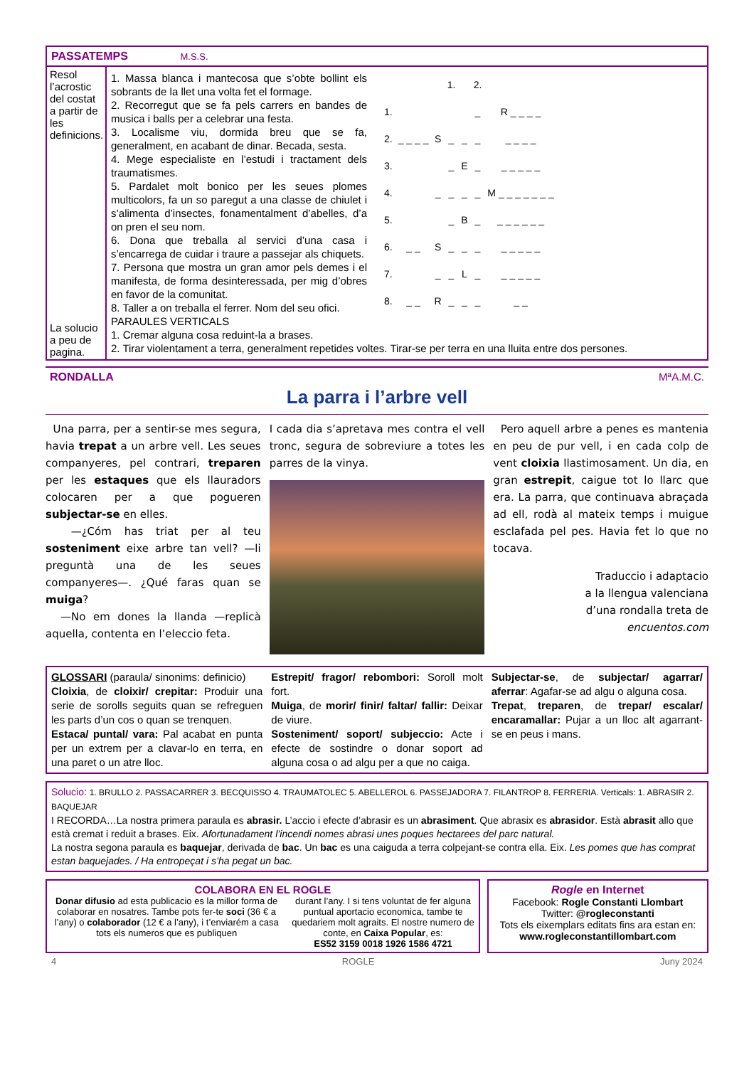PASSATEMPS M.S.S.
Resol l’acrostic del costat a partir de les definicions.
La solucio a peu de pagina.
1. Massa blanca i mantecosa que s’obte bollint els sobrants de la llet una volta fet el formage.
2. Recorregut que se fa pels carrers en bandes de musica i balls per a celebrar una festa.
3. Localisme viu, dormida breu que se fa, generalment, en acabant de dinar. Becada, sesta.
4. Mege especialiste en l’estudi i tractament dels traumatismes.
5. Pardalet molt bonico per les seues plomes multicolors, fa un so paregut a una classe de chiulet i s’alimenta d’insectes, fonamentalment d’abelles, d’a on pren el seu nom.
6. Dona que treballa al servici d’una casa i s’encarrega de cuidar i traure a passejar als chiquets.
7. Persona que mostra un gran amor pels demes i el manifesta, de forma desinteressada, per mig d’obres en favor de la comunitat.
8. Taller a on treballa el ferrer. Nom del seu ofici.
| | | | 1. | | 2. | |
| 1. | | | | | _ | R _ _ _ _ |
| 2. | _ _ _ _ | S | _ | _ | _ | _ _ _ _ |
| 3. | | | _ | E | _ | _ _ _ _ _ |
| 4. | | _ | _ | _ | _ | M _ _ _ _ _ _ _ |
| 5. | | | _ | B | _ | _ _ _ _ _ _ |
| 6. | _ _ | S | _ | _ | _ | _ _ _ _ _ |
| 7. | | _ | _ | L | _ | _ _ _ _ _ |
| 8. | _ _ | R | _ | _ | _ | _ _ |
PARAULES VERTICALS
1. Cremar alguna cosa reduint-la a brases.
2. Tirar violentament a terra, generalment repetides voltes. Tirar-se per terra en una lluita entre dos persones.
RONDALLA MªA.M.C.
La parra i l’arbre vell
Una parra, per a sentir-se mes segura, havia trepat a un arbre vell. Les seues companyeres, pel contrari, treparen per les estaques que els llauradors colocaren per a que pogueren subjectar-se en elles.
—¿Cóm has triat per al teu sosteniment eixe arbre tan vell? —li preguntà una de les seues companyeres—. ¿Qué faras quan se muiga?
—No em dones la llanda —replicà aquella, contenta en l’eleccio feta.
I cada dia s’apretava mes contra el vell tronc, segura de sobreviure a totes les parres de la vinya.
Pero aquell arbre a penes es mantenia en peu de pur vell, i en cada colp de vent cloixia llastimosament. Un dia, en gran estrepit, caigue tot lo llarc que era. La parra, que continuava abraçada ad ell, rodà al mateix temps i muigue esclafada pel pes. Havia fet lo que no tocava.
Traduccio i adaptacio
a la llengua valenciana
d’una rondalla treta de
encuentos.com
GLOSSARI (paraula/ sinonims: definicio)
Cloixia, de cloixir/ crepitar: Produir una serie de sorolls seguits quan se refreguen les parts d’un cos o quan se trenquen.
Estaca/ puntal/ vara: Pal acabat en punta per un extrem per a clavar-lo en terra, en una paret o un atre lloc.
Estrepit/ fragor/ rebombori: Soroll molt fort.
Muiga, de morir/ finir/ faltar/ fallir: Deixar de viure.
Sosteniment/ soport/ subjeccio: Acte i efecte de sostindre o donar soport ad alguna cosa o ad algu per a que no caiga.
Subjectar-se, de subjectar/ agarrar/ aferrar: Agafar-se ad algu o alguna cosa.
Trepat, treparen, de trepar/ escalar/ encaramallar: Pujar a un lloc alt agarrant-se en peus i mans.
Solucio: 1. BRULLO 2. PASSACARRER 3. BECQUISSO 4. TRAUMATOLEC 5. ABELLEROL 6. PASSEJADORA 7. FILANTROP 8. FERRERIA. Verticals: 1. ABRASIR 2. BAQUEJAR
I RECORDA…La nostra primera paraula es abrasir. L’accio i efecte d’abrasir es un abrasiment. Que abrasix es abrasidor. Està abrasit allo que està cremat i reduit a brases. Eix. Afortunadament l’incendi nomes abrasi unes poques hectarees del parc natural.
La nostra segona paraula es baquejar, derivada de bac. Un bac es una caiguda a terra colpejant-se contra ella. Eix. Les pomes que has comprat estan baquejades. / Ha entropeçat i s’ha pegat un bac.
COLABORA EN EL ROGLE
Donar difusio ad esta publicacio es la millor forma de colaborar en nosatres. Tambe pots fer-te soci (36 € a l’any) o colaborador (12 € a l’any), i t’enviarém a casa tots els numeros que es publiquen
durant l’any. I si tens voluntat de fer alguna puntual aportacio economica, tambe te quedariem molt agraits. El nostre numero de conte, en Caixa Popular, es:
ES52 3159 0018 1926 1586 4721
Rogle en Internet
Facebook: Rogle Constanti Llombart
Twitter: @rogleconstanti
Tots els eixemplars editats fins ara estan en:
www.rogleconstantillombart.com
4 ROGLE Juny 2024